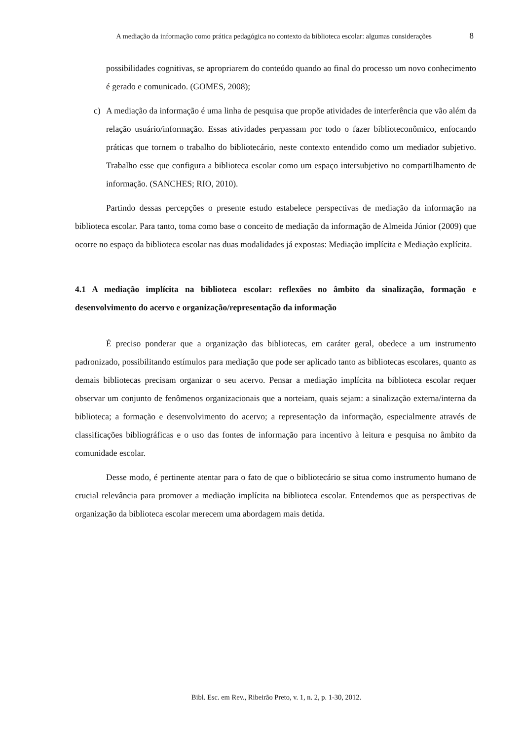A mediação da informação como prática pedagógica no contexto da biblioteca escolar: algumas considerações
8
possibilidades cognitivas, se apropriarem do conteúdo quando ao final do processo um novo conhecimento é gerado e comunicado. (GOMES, 2008);
c) A mediação da informação é uma linha de pesquisa que propõe atividades de interferência que vão além da relação usuário/informação. Essas atividades perpassam por todo o fazer biblioteconômico, enfocando práticas que tornem o trabalho do bibliotecário, neste contexto entendido como um mediador subjetivo. Trabalho esse que configura a biblioteca escolar como um espaço intersubjetivo no compartilhamento de informação. (SANCHES; RIO, 2010).
Partindo dessas percepções o presente estudo estabelece perspectivas de mediação da informação na biblioteca escolar. Para tanto, toma como base o conceito de mediação da informação de Almeida Júnior (2009) que ocorre no espaço da biblioteca escolar nas duas modalidades já expostas: Mediação implícita e Mediação explícita.
4.1 A mediação implícita na biblioteca escolar: reflexões no âmbito da sinalização, formação e desenvolvimento do acervo e organização/representação da informação
É preciso ponderar que a organização das bibliotecas, em caráter geral, obedece a um instrumento padronizado, possibilitando estímulos para mediação que pode ser aplicado tanto as bibliotecas escolares, quanto as demais bibliotecas precisam organizar o seu acervo. Pensar a mediação implícita na biblioteca escolar requer observar um conjunto de fenômenos organizacionais que a norteiam, quais sejam: a sinalização externa/interna da biblioteca; a formação e desenvolvimento do acervo; a representação da informação, especialmente através de classificações bibliográficas e o uso das fontes de informação para incentivo à leitura e pesquisa no âmbito da comunidade escolar.
Desse modo, é pertinente atentar para o fato de que o bibliotecário se situa como instrumento humano de crucial relevância para promover a mediação implícita na biblioteca escolar. Entendemos que as perspectivas de organização da biblioteca escolar merecem uma abordagem mais detida.
Bibl. Esc. em Rev., Ribeirão Preto, v. 1, n. 2, p. 1-30, 2012.